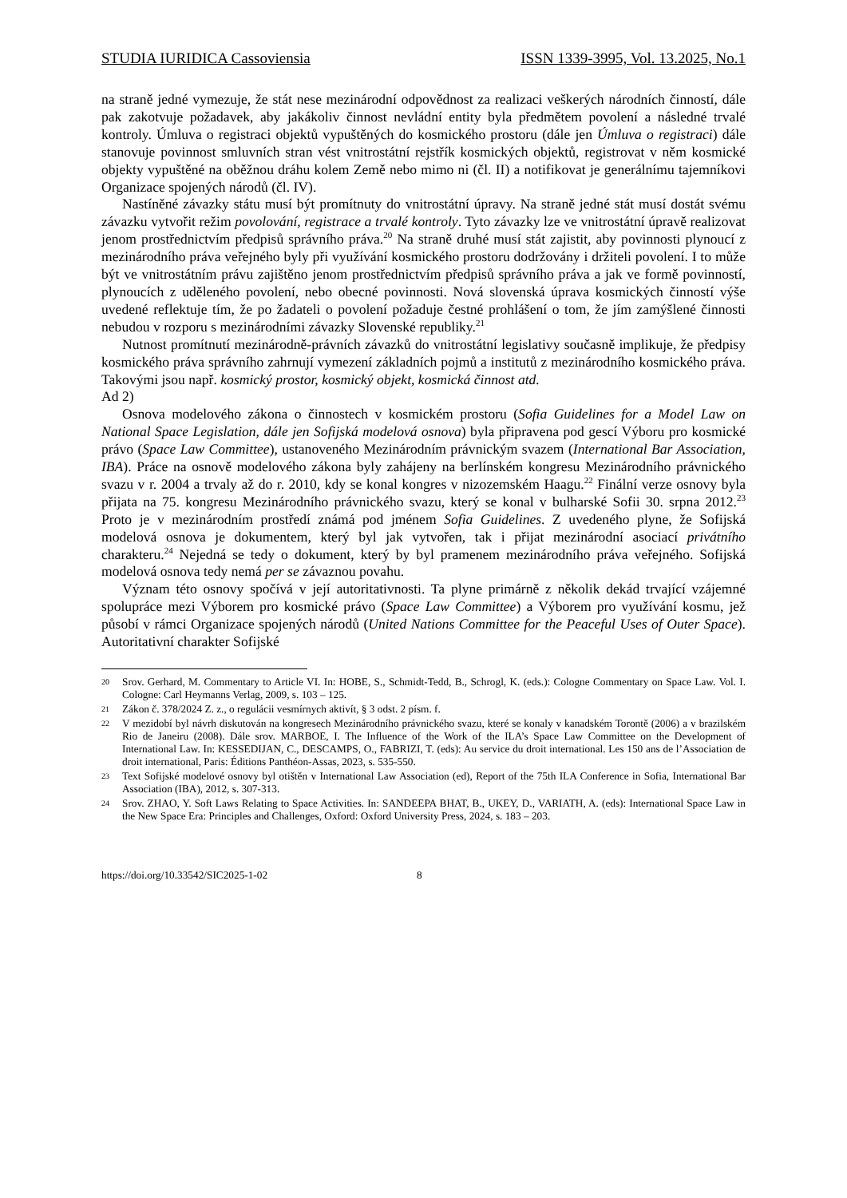STUDIA IURIDICA Cassoviensia ISSN 1339-3995, Vol. 13.2025, No.1
na straně jedné vymezuje, že stát nese mezinárodní odpovědnost za realizaci veškerých národních činností, dále pak zakotvuje požadavek, aby jakákoliv činnost nevládní entity byla předmětem povolení a následné trvalé kontroly. Úmluva o registraci objektů vypuštěných do kosmického prostoru (dále jen Úmluva o registraci) dále stanovuje povinnost smluvních stran vést vnitrostátní rejstřík kosmických objektů, registrovat v něm kosmické objekty vypuštěné na oběžnou dráhu kolem Země nebo mimo ni (čl. II) a notifikovat je generálnímu tajemníkovi Organizace spojených národů (čl. IV).
Nastíněné závazky státu musí být promítnuty do vnitrostátní úpravy. Na straně jedné stát musí dostát svému závazku vytvořit režim povolování, registrace a trvalé kontroly. Tyto závazky lze ve vnitrostátní úpravě realizovat jenom prostřednictvím předpisů správního práva.<sup>20</sup> Na straně druhé musí stát zajistit, aby povinnosti plynoucí z mezinárodního práva veřejného byly při využívání kosmického prostoru dodržovány i držiteli povolení. I to může být ve vnitrostátním právu zajištěno jenom prostřednictvím předpisů správního práva a jak ve formě povinností, plynoucích z uděleného povolení, nebo obecné povinnosti. Nová slovenská úprava kosmických činností výše uvedené reflektuje tím, že po žadateli o povolení požaduje čestné prohlášení o tom, že jím zamýšlené činnosti nebudou v rozporu s mezinárodními závazky Slovenské republiky.<sup>21</sup>
Nutnost promítnutí mezinárodně-právních závazků do vnitrostátní legislativy současně implikuje, že předpisy kosmického práva správního zahrnují vymezení základních pojmů a institutů z mezinárodního kosmického práva. Takovými jsou např. kosmický prostor, kosmický objekt, kosmická činnost atd.
Ad 2)
Osnova modelového zákona o činnostech v kosmickém prostoru (Sofia Guidelines for a Model Law on National Space Legislation, dále jen Sofijská modelová osnova) byla připravena pod gescí Výboru pro kosmické právo (Space Law Committee), ustanoveného Mezinárodním právnickým svazem (International Bar Association, IBA). Práce na osnově modelového zákona byly zahájeny na berlínském kongresu Mezinárodního právnického svazu v r. 2004 a trvaly až do r. 2010, kdy se konal kongres v nizozemském Haagu.<sup>22</sup> Finální verze osnovy byla přijata na 75. kongresu Mezinárodního právnického svazu, který se konal v bulharské Sofii 30. srpna 2012.<sup>23</sup> Proto je v mezinárodním prostředí známá pod jménem Sofia Guidelines. Z uvedeného plyne, že Sofijská modelová osnova je dokumentem, který byl jak vytvořen, tak i přijat mezinárodní asociací privátního charakteru.<sup>24</sup> Nejedná se tedy o dokument, který by byl pramenem mezinárodního práva veřejného. Sofijská modelová osnova tedy nemá per se závaznou povahu.
Význam této osnovy spočívá v její autoritativnosti. Ta plyne primárně z několik dekád trvající vzájemné spolupráce mezi Výborem pro kosmické právo (Space Law Committee) a Výborem pro využívání kosmu, jež působí v rámci Organizace spojených národů (United Nations Committee for the Peaceful Uses of Outer Space). Autoritativní charakter Sofijské
20 Srov. Gerhard, M. Commentary to Article VI. In: HOBE, S., Schmidt-Tedd, B., Schrogl, K. (eds.): Cologne Commentary on Space Law. Vol. I. Cologne: Carl Heymanns Verlag, 2009, s. 103 – 125.
21 Zákon č. 378/2024 Z. z., o regulácii vesmírnych aktivít, § 3 odst. 2 písm. f.
22 V mezidobí byl návrh diskutován na kongresech Mezinárodního právnického svazu, které se konaly v kanadském Torontě (2006) a v brazilském Rio de Janeiru (2008). Dále srov. MARBOE, I. The Influence of the Work of the ILA’s Space Law Committee on the Development of International Law. In: KESSEDIJAN, C., DESCAMPS, O., FABRIZI, T. (eds): Au service du droit international. Les 150 ans de l’Association de droit international, Paris: Éditions Panthéon-Assas, 2023, s. 535-550.
23 Text Sofijské modelové osnovy byl otištěn v International Law Association (ed), Report of the 75th ILA Conference in Sofia, International Bar Association (IBA), 2012, s. 307-313.
24 Srov. ZHAO, Y. Soft Laws Relating to Space Activities. In: SANDEEPA BHAT, B., UKEY, D., VARIATH, A. (eds): International Space Law in the New Space Era: Principles and Challenges, Oxford: Oxford University Press, 2024, s. 183 – 203.
https://doi.org/10.33542/SIC2025-1-02 8